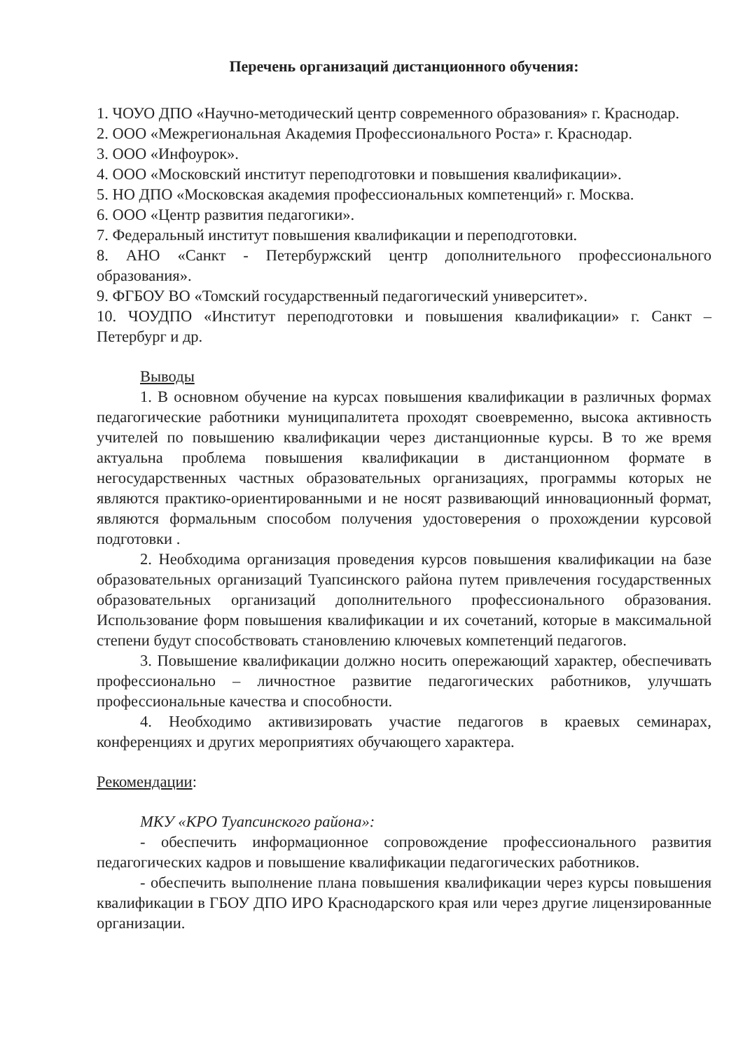Перечень организаций дистанционного обучения:
1. ЧОУО ДПО «Научно-методический центр современного образования» г. Краснодар.
2. ООО «Межрегиональная Академия Профессионального Роста» г. Краснодар.
3. ООО «Инфоурок».
4. ООО «Московский институт переподготовки и повышения квалификации».
5. НО ДПО «Московская академия профессиональных компетенций» г. Москва.
6. ООО «Центр развития педагогики».
7. Федеральный институт повышения квалификации и переподготовки.
8. АНО «Санкт - Петербуржский центр дополнительного профессионального образования».
9. ФГБОУ ВО «Томский государственный педагогический университет».
10. ЧОУДПО «Институт переподготовки и повышения квалификации» г. Санкт – Петербург и др.
Выводы
1. В основном обучение на курсах повышения квалификации в различных формах педагогические работники муниципалитета проходят своевременно, высока активность учителей по повышению квалификации через дистанционные курсы. В то же время актуальна проблема повышения квалификации в дистанционном формате в негосударственных частных образовательных организациях, программы которых не являются практико-ориентированными и не носят развивающий инновационный формат, являются формальным способом получения удостоверения о прохождении курсовой подготовки .
2. Необходима организация проведения курсов повышения квалификации на базе образовательных организаций Туапсинского района путем привлечения государственных образовательных организаций дополнительного профессионального образования. Использование форм повышения квалификации и их сочетаний, которые в максимальной степени будут способствовать становлению ключевых компетенций педагогов.
3. Повышение квалификации должно носить опережающий характер, обеспечивать профессионально – личностное развитие педагогических работников, улучшать профессиональные качества и способности.
4. Необходимо активизировать участие педагогов в краевых семинарах, конференциях и других мероприятиях обучающего характера.
Рекомендации:
МКУ «КРО Туапсинского района»:
- обеспечить информационное сопровождение профессионального развития педагогических кадров и повышение квалификации педагогических работников.
- обеспечить выполнение плана повышения квалификации через курсы повышения квалификации в ГБОУ ДПО ИРО Краснодарского края или через другие лицензированные организации.